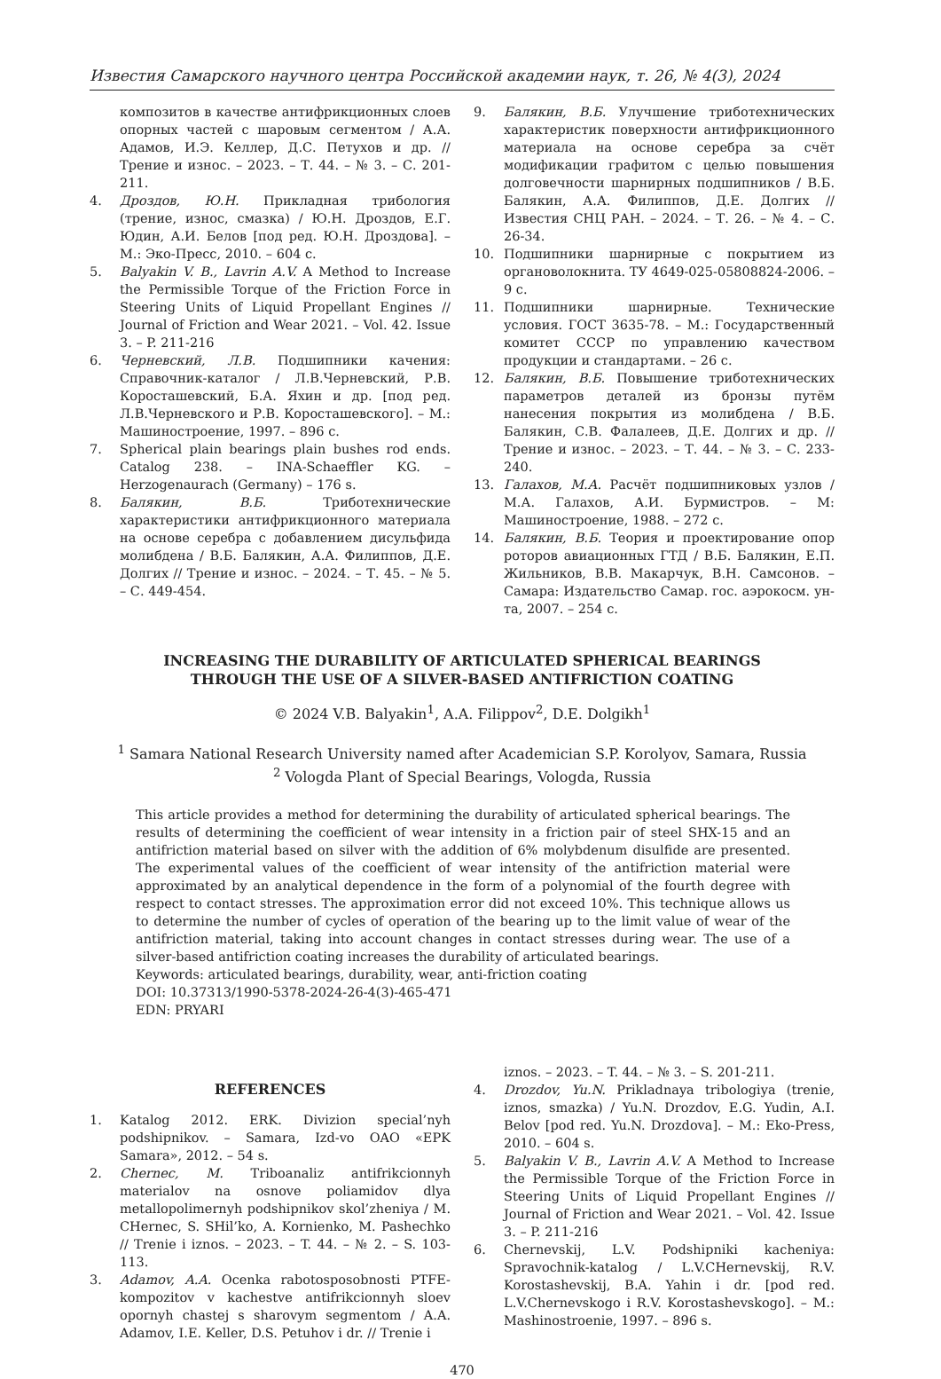Известия Самарского научного центра Российской академии наук, т. 26, № 4(3), 2024
композитов в качестве антифрикционных слоев опорных частей с шаровым сегментом / А.А. Адамов, И.Э. Келлер, Д.С. Петухов и др. // Трение и износ. – 2023. – Т. 44. – № 3. – С. 201-211.
4. Дроздов, Ю.Н. Прикладная трибология (трение, износ, смазка) / Ю.Н. Дроздов, Е.Г. Юдин, А.И. Белов [под ред. Ю.Н. Дроздова]. – М.: Эко-Пресс, 2010. – 604 с.
5. Balyakin V. B., Lavrin A.V. A Method to Increase the Permissible Torque of the Friction Force in Steering Units of Liquid Propellant Engines // Journal of Friction and Wear 2021. – Vol. 42. Issue 3. – P. 211-216
6. Черневский, Л.В. Подшипники качения: Справочник-каталог / Л.В.Черневский, Р.В. Коросташевский, Б.А. Яхин и др. [под ред. Л.В.Черневского и Р.В. Коросташевского]. – М.: Машиностроение, 1997. – 896 с.
7. Spherical plain bearings plain bushes rod ends. Catalog 238. – INA-Schaeffler KG. – Herzogenaurach (Germany) – 176 s.
8. Балякин, В.Б. Триботехнические характеристики антифрикционного материала на основе серебра с добавлением дисульфида молибдена / В.Б. Балякин, А.А. Филиппов, Д.Е. Долгих // Трение и износ. – 2024. – Т. 45. – № 5. – С. 449-454.
9. Балякин, В.Б. Улучшение триботехнических характеристик поверхности антифрикционного материала на основе серебра за счёт модификации графитом с целью повышения долговечности шарнирных подшипников / В.Б. Балякин, А.А. Филиппов, Д.Е. Долгих // Известия СНЦ РАН. – 2024. – Т. 26. – № 4. – С. 26-34.
10. Подшипники шарнирные с покрытием из органоволокнита. ТУ 4649-025-05808824-2006. – 9 с.
11. Подшипники шарнирные. Технические условия. ГОСТ 3635-78. – М.: Государственный комитет СССР по управлению качеством продукции и стандартами. – 26 с.
12. Балякин, В.Б. Повышение триботехнических параметров деталей из бронзы путём нанесения покрытия из молибдена / В.Б. Балякин, С.В. Фалалеев, Д.Е. Долгих и др. // Трение и износ. – 2023. – Т. 44. – № 3. – С. 233-240.
13. Галахов, М.А. Расчёт подшипниковых узлов / М.А. Галахов, А.И. Бурмистров. – М: Машиностроение, 1988. – 272 с.
14. Балякин, В.Б. Теория и проектирование опор роторов авиационных ГТД / В.Б. Балякин, Е.П. Жильников, В.В. Макарчук, В.Н. Самсонов. – Самара: Издательство Самар. гос. аэрокосм. ун-та, 2007. – 254 с.
INCREASING THE DURABILITY OF ARTICULATED SPHERICAL BEARINGS
THROUGH THE USE OF A SILVER-BASED ANTIFRICTION COATING
© 2024 V.B. Balyakin<sup>1</sup>, A.A. Filippov<sup>2</sup>, D.E. Dolgikh<sup>1</sup>
<sup>1</sup> Samara National Research University named after Academician S.P. Korolyov, Samara, Russia
<sup>2</sup> Vologda Plant of Special Bearings, Vologda, Russia
This article provides a method for determining the durability of articulated spherical bearings. The results of determining the coefficient of wear intensity in a friction pair of steel SHX-15 and an antifriction material based on silver with the addition of 6% molybdenum disulfide are presented. The experimental values of the coefficient of wear intensity of the antifriction material were approximated by an analytical dependence in the form of a polynomial of the fourth degree with respect to contact stresses. The approximation error did not exceed 10%. This technique allows us to determine the number of cycles of operation of the bearing up to the limit value of wear of the antifriction material, taking into account changes in contact stresses during wear. The use of a silver-based antifriction coating increases the durability of articulated bearings.
Keywords: articulated bearings, durability, wear, anti-friction coating
DOI: 10.37313/1990-5378-2024-26-4(3)-465-471
EDN: PRYARI
REFERENCES
1. Katalog 2012. ERK. Divizion special’nyh podshipnikov. – Samara, Izd-vo OAO «EPK Samara», 2012. – 54 s.
2. Chernec, M. Triboanaliz antifrikcionnyh materialov na osnove poliamidov dlya metallopolimernyh podshipnikov skol’zheniya / M. CHernec, S. SHil’ko, A. Kornienko, M. Pashechko // Trenie i iznos. – 2023. – T. 44. – № 2. – S. 103-113.
3. Adamov, A.A. Ocenka rabotosposobnosti PTFE-kompozitov v kachestve antifrikcionnyh sloev opornyh chastej s sharovym segmentom / A.A. Adamov, I.E. Keller, D.S. Petuhov i dr. // Trenie i
iznos. – 2023. – T. 44. – № 3. – S. 201-211.
4. Drozdov, Yu.N. Prikladnaya tribologiya (trenie, iznos, smazka) / Yu.N. Drozdov, E.G. Yudin, A.I. Belov [pod red. Yu.N. Drozdova]. – M.: Eko-Press, 2010. – 604 s.
5. Balyakin V. B., Lavrin A.V. A Method to Increase the Permissible Torque of the Friction Force in Steering Units of Liquid Propellant Engines // Journal of Friction and Wear 2021. – Vol. 42. Issue 3. – P. 211-216
6. Chernevskij, L.V. Podshipniki kacheniya: Spravochnik-katalog / L.V.CHernevskij, R.V. Korostashevskij, B.A. Yahin i dr. [pod red. L.V.Chernevskogo i R.V. Korostashevskogo]. – M.: Mashinostroenie, 1997. – 896 s.
470